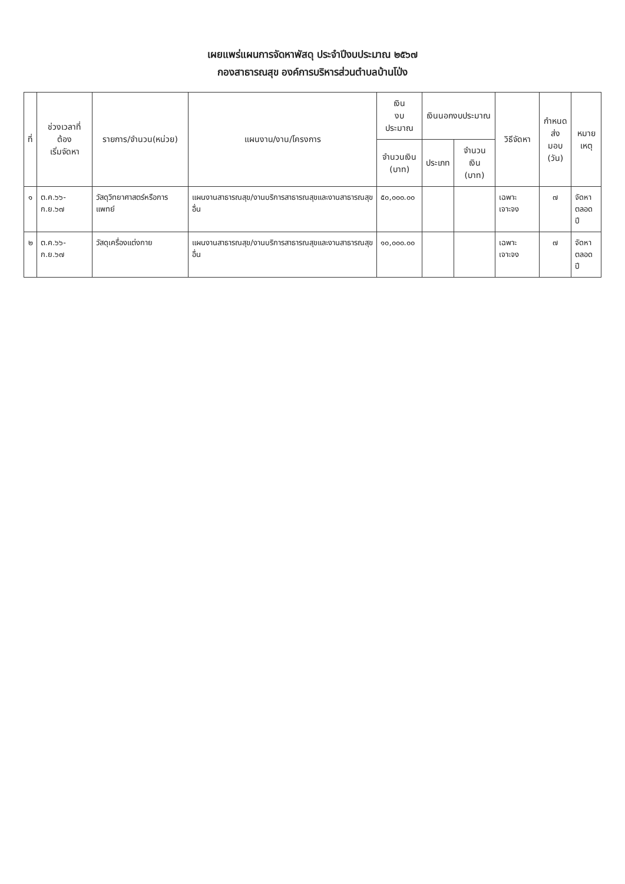เผยแพร่แผนการจัดหาพัสดุ ประจำปีงบประมาณ ๒๕๖๗
กองสาธารณสุข องค์การบริหารส่วนตำบลบ้านโป่ง
| ที่ | ช่วงเวลาที่ต้อง เริ่มจัดหา | รายการ/จำนวน(หน่วย) | แผนงาน/งาน/โครงการ | เงิน งบประมาณ | เงินนอกงบประมาณ | | วิธีจัดหา | กำหนด ส่งมอบ (วัน) | หมาย เหตุ |
| --- | --- | --- | --- | --- | --- | --- | --- | --- | --- |
| | | | | จำนวนเงิน (บาท) | ประเภท | จำนวนเงิน (บาท) | | | |
| ๑ | ต.ค.๖๖-ก.ย.๖๗ | วัสดุวิทยาศาสตร์หรือการแพทย์ | แผนงานสาธารณสุข/งานบริการสาธารณสุขและงานสาธารณสุขอื่น | ๕๐,๐๐๐.๐๐ | | | เฉพาะเจาะจง | ๗ | จัดหา ตลอดปี |
| ๒ | ต.ค.๖๖-ก.ย.๖๗ | วัสดุเครื่องแต่งกาย | แผนงานสาธารณสุข/งานบริการสาธารณสุขและงานสาธารณสุขอื่น | ๑๐,๐๐๐.๐๐ | | | เฉพาะเจาะจง | ๗ | จัดหา ตลอดปี |